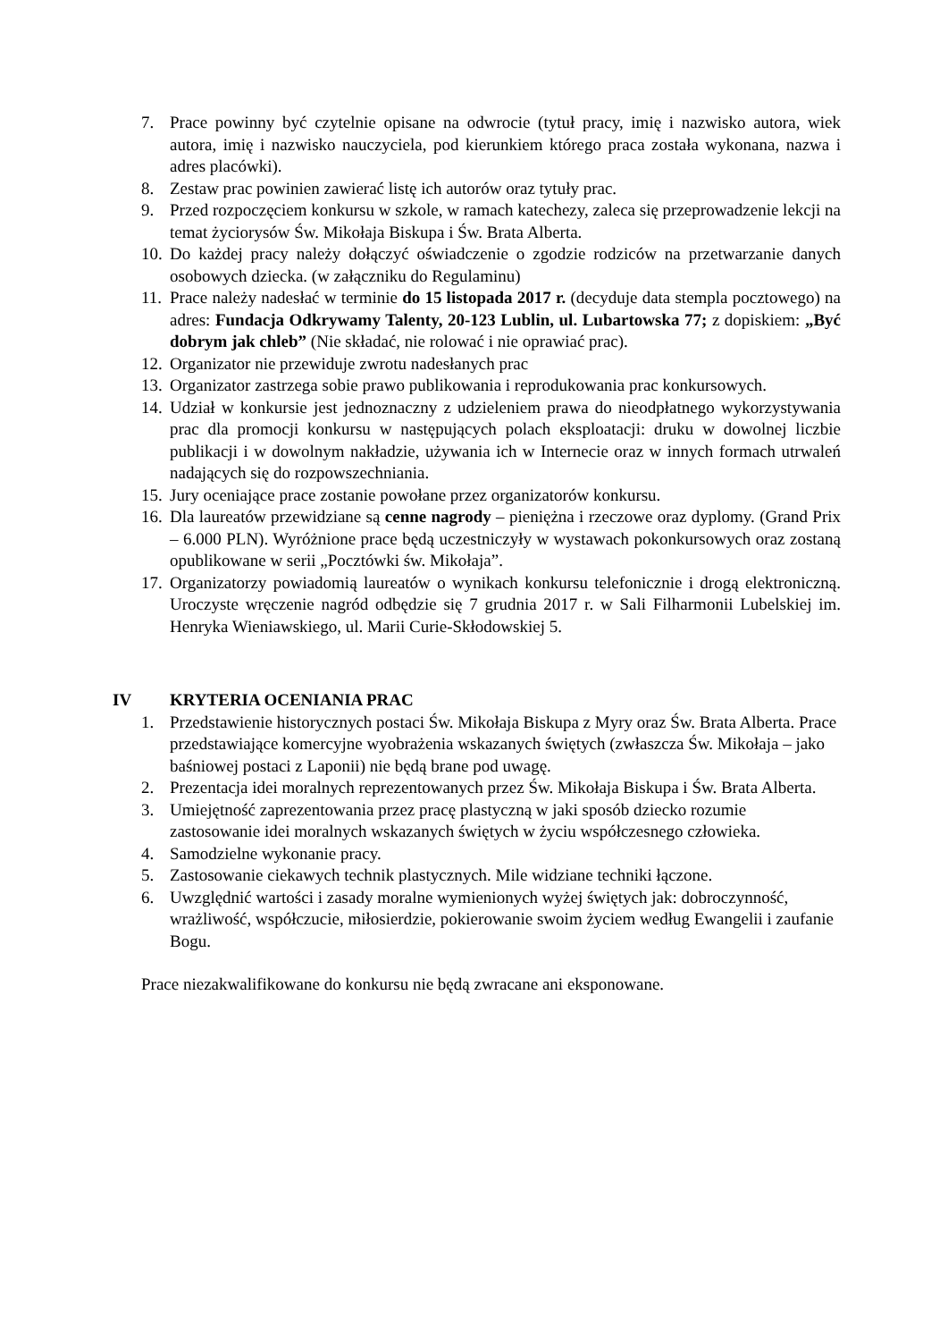7. Prace powinny być czytelnie opisane na odwrocie (tytuł pracy, imię i nazwisko autora, wiek autora, imię i nazwisko nauczyciela, pod kierunkiem którego praca została wykonana, nazwa i adres placówki).
8. Zestaw prac powinien zawierać listę ich autorów oraz tytuły prac.
9. Przed rozpoczęciem konkursu w szkole, w ramach katechezy, zaleca się przeprowadzenie lekcji na temat życiorysów Św. Mikołaja Biskupa i Św. Brata Alberta.
10. Do każdej pracy należy dołączyć oświadczenie o zgodzie rodziców na przetwarzanie danych osobowych dziecka. (w załączniku do Regulaminu)
11. Prace należy nadesłać w terminie do 15 listopada 2017 r. (decyduje data stempla pocztowego) na adres: Fundacja Odkrywamy Talenty, 20-123 Lublin, ul. Lubartowska 77; z dopiskiem: „Być dobrym jak chleb” (Nie składać, nie rolować i nie oprawiać prac).
12. Organizator nie przewiduje zwrotu nadesłanych prac
13. Organizator zastrzega sobie prawo publikowania i reprodukowania prac konkursowych.
14. Udział w konkursie jest jednoznaczny z udzieleniem prawa do nieodpłatnego wykorzystywania prac dla promocji konkursu w następujących polach eksploatacji: druku w dowolnej liczbie publikacji i w dowolnym nakładzie, używania ich w Internecie oraz w innych formach utrwaleń nadających się do rozpowszechniania.
15. Jury oceniające prace zostanie powołane przez organizatorów konkursu.
16. Dla laureatów przewidziane są cenne nagrody – pieniężna i rzeczowe oraz dyplomy. (Grand Prix – 6.000 PLN). Wyróżnione prace będą uczestniczyły w wystawach pokonkursowych oraz zostaną opublikowane w serii „Pocztówki św. Mikołaja”.
17. Organizatorzy powiadomią laureatów o wynikach konkursu telefonicznie i drogą elektroniczną. Uroczyste wręczenie nagród odbędzie się 7 grudnia 2017 r. w Sali Filharmonii Lubelskiej im. Henryka Wieniawskiego, ul. Marii Curie-Skłodowskiej 5.
IV KRYTERIA OCENIANIA PRAC
1. Przedstawienie historycznych postaci Św. Mikołaja Biskupa z Myry oraz Św. Brata Alberta. Prace przedstawiające komercyjne wyobrażenia wskazanych świętych (zwłaszcza Św. Mikołaja – jako baśniowej postaci z Laponii) nie będą brane pod uwagę.
2. Prezentacja idei moralnych reprezentowanych przez Św. Mikołaja Biskupa i Św. Brata Alberta.
3. Umiejętność zaprezentowania przez pracę plastyczną w jaki sposób dziecko rozumie zastosowanie idei moralnych wskazanych świętych w życiu współczesnego człowieka.
4. Samodzielne wykonanie pracy.
5. Zastosowanie ciekawych technik plastycznych. Mile widziane techniki łączone.
6. Uwzględnić wartości i zasady moralne wymienionych wyżej świętych jak: dobroczynność, wrażliwość, współczucie, miłosierdzie, pokierowanie swoim życiem według Ewangelii i zaufanie Bogu.
Prace niezakwalifikowane do konkursu nie będą zwracane ani eksponowane.